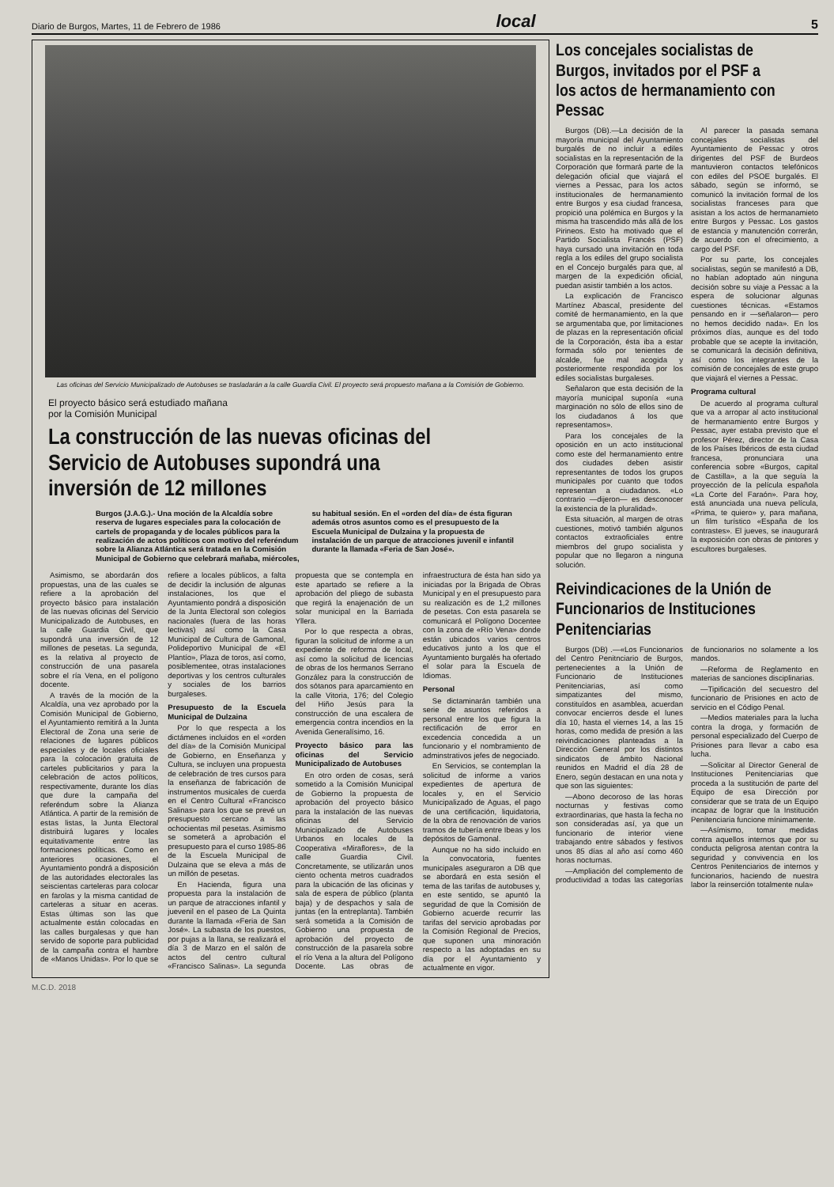Diario de Burgos, Martes, 11 de Febrero de 1986 local 5
Las oficinas del Servicio Municipalizado de Autobuses se trasladarán a la calle Guardia Civil. El proyecto será propuesto mañana a la Comisión de Gobierno.
El proyecto básico será estudiado mañana
por la Comisión Municipal
La construcción de las nuevas oficinas del Servicio de Autobuses supondrá una inversión de 12 millones
Burgos (J.A.G.).- Una moción de la Alcaldía sobre reserva de lugares especiales para la colocación de cartels de propaganda y de locales públicos para la realización de actos políticos con motivo del referéndum sobre la Alianza Atlántica será tratada en la Comisión Municipal de Gobierno que celebrará mañaba, miércoles, su habitual sesión. En el «orden del día» de ésta figuran además otros asuntos como es el presupuesto de la Escuela Municipal de Dulzaina y la propuesta de instalación de un parque de atracciones juvenil e infantil durante la llamada «Feria de San José».
Asimismo, se abordarán dos propuestas, una de las cuales se refiere a la aprobación del proyecto básico para instalación de las nuevas oficinas del Servicio Municipalizado de Autobuses, en la calle Guardia Civil, que supondrá una inversión de 12 millones de pesetas. La segunda, es la relativa al proyecto de construcción de una pasarela sobre el ría Vena, en el polígono docente.
A través de la moción de la Alcaldía, una vez aprobado por la Comisión Municipal de Gobierno, el Ayuntamiento remitirá a la Junta Electoral de Zona una serie de relaciones de lugares públicos especiales y de locales oficiales para la colocación gratuita de carteles publicitarios y para la celebración de actos políticos, respectivamente, durante los días que dure la campaña del referéndum sobre la Alianza Atlántica. A partir de la remisión de estas listas, la Junta Electoral distribuirá lugares y locales equitativamente entre las formaciones políticas. Como en anteriores ocasiones, el Ayuntamiento pondrá a disposición de las autoridades electorales las seiscientas carteleras para colocar en farolas y la misma cantidad de carteleras a situar en aceras. Estas últimas son las que actualmente están colocadas en las calles burgalesas y que han servido de soporte para publicidad de la campaña contra el hambre de «Manos Unidas». Por lo que se refiere a locales públicos, a falta de decidir la inclusión de algunas instalaciones, los que el Ayuntamiento pondrá a disposición de la Junta Electoral son colegios nacionales (fuera de las horas lectivas) así como la Casa Municipal de Cultura de Gamonal, Polideportivo Municipal de «El Plantío», Plaza de toros, así como, posiblementee, otras instalaciones deportivas y los centros culturales y sociales de los barrios burgaleses.
Presupuesto de la Escuela Municipal de Dulzaina
Por lo que respecta a los dictámenes incluidos en el «orden del día» de la Comisión Municipal de Gobierno, en Enseñanza y Cultura, se incluyen una propuesta de celebración de tres cursos para la enseñanza de fabricación de instrumentos musicales de cuerda en el Centro Cultural «Francisco Salinas» para los que se prevé un presupuesto cercano a las ochocientas mil pesetas. Asimismo se someterá a aprobación el presupuesto para el curso 1985-86 de la Escuela Municipal de Dulzaina que se eleva a más de un millón de pesetas.
En Hacienda, figura una propuesta para la instalación de un parque de atracciones infantil y juevenil en el paseo de La Quinta durante la llamada «Feria de San José». La subasta de los puestos, por pujas a la llana, se realizará el día 3 de Marzo en el salón de actos del centro cultural «Francisco Salinas». La segunda propuesta que se contempla en este apartado se refiere a la aprobación del pliego de subasta que regirá la enajenación de un solar municipal en la Barriada Yllera.
Por lo que respecta a obras, figuran la solicitud de informe a un expediente de reforma de local, así como la solicitud de licencias de obras de los hermanos Serrano González para la construcción de dos sótanos para aparcamiento en la calle Vitoria, 176; del Colegio del Hiño Jesús para la construcción de una escalera de emergencia contra incendios en la Avenida Generalísimo, 16.
Proyecto básico para las oficinas del Servicio Municipalizado de Autobuses
En otro orden de cosas, será sometido a la Comisión Municipal de Gobierno la propuesta de aprobación del proyecto básico para la instalación de las nuevas oficinas del Servicio Municipalizado de Autobuses Urbanos en locales de la Cooperativa «Miraflores», de la calle Guardia Civil. Concretamente, se utilizarán unos ciento ochenta metros cuadrados para la ubicación de las oficinas y sala de espera de público (planta baja) y de despachos y sala de juntas (en la entreplanta). También será sometida a la Comisión de Gobierno una propuesta de aprobación del proyecto de construcción de la pasarela sobre el río Vena a la altura del Polígono Docente. Las obras de infraestructura de ésta han sido ya iniciadas por la Brigada de Obras Municipal y en el presupuesto para su realización es de 1,2 millones de pesetas. Con esta pasarela se comunicará el Polígono Docentee con la zona de «Río Vena» donde están ubicados varios centros educativos junto a los que el Ayuntamiento burgalés ha ofertado el solar para la Escuela de Idiomas.
Personal
Se dictaminarán también una serie de asuntos referidos a personal entre los que figura la rectificación de error en excedencia concedida a un funcionario y el nombramiento de adminstrativos jefes de negociado.
En Servicios, se contemplan la solicitud de informe a varios expedientes de apertura de locales y, en el Servicio Municipalizado de Aguas, el pago de una certificación, liquidatoria, de la obra de renovación de varios tramos de tubería entre Ibeas y los depósitos de Gamonal.
Aunque no ha sido incluido en la convocatoria, fuentes municipales aseguraron a DB que se abordará en esta sesión el tema de las tarifas de autobuses y, en este sentido, se apuntó la seguridad de que la Comisión de Gobierno acuerde recurrir las tarifas del servicio aprobadas por la Comisión Regional de Precios, que suponen una minoración respecto a las adoptadas en su día por el Ayuntamiento y actualmente en vigor.
Los concejales socialistas de Burgos, invitados por el PSF a los actos de hermanamiento con Pessac
Burgos (DB).—La decisión de la mayoría municipal del Ayuntamiento burgalés de no incluir a ediles socialistas en la representación de la Corporación que formará parte de la delegación oficial que viajará el viernes a Pessac, para los actos institucionales de hermanamiento entre Burgos y esa ciudad francesa, propició una polémica en Burgos y la misma ha trascendido más allá de los Pirineos. Esto ha motivado que el Partido Socialista Francés (PSF) haya cursado una invitación en toda regla a los ediles del grupo socialista en el Concejo burgalés para que, al margen de la expedición oficial, puedan asistir también a los actos.
La explicación de Francisco Martínez Abascal, presidente del comité de hermanamiento, en la que se argumentaba que, por limitaciones de plazas en la representación oficial de la Corporación, ésta iba a estar formada sólo por tenientes de alcalde, fue mal acogida y posteriormente respondida por los ediles socialistas burgaleses.
Señalaron que esta decisión de la mayoría municipal suponía «una marginación no sólo de ellos sino de los ciudadanos á los que representamos».
Para los concejales de la oposición en un acto institucional como este del hermanamiento entre dos ciudades deben asistir representantes de todos los grupos municipales por cuanto que todos representan a ciudadanos. «Lo contrario —dijeron— es desconocer la existencia de la pluralidad».
Esta situación, al margen de otras cuestiones, motivó también algunos contactos extraoficiales entre miembros del grupo socialista y popular que no llegaron a ninguna solución.
Al parecer la pasada semana concejales socialistas del Ayuntamiento de Pessac y otros dirigentes del PSF de Burdeos mantuvieron contactos telefónicos con ediles del PSOE burgalés. El sábado, según se informó, se comunicó la invitación formal de los socialistas franceses para que asistan a los actos de hermanamieto entre Burgos y Pessac. Los gastos de estancia y manutención correrán, de acuerdo con el ofrecimiento, a cargo del PSF.
Por su parte, los concejales socialistas, según se manifestó a DB, no habían adoptado aún ninguna decisión sobre su viaje a Pessac a la espera de solucionar algunas cuestiones técnicas. «Estamos pensando en ir —señalaron— pero no hemos decidido nada». En los próximos días, aunque es del todo probable que se acepte la invitación, se comunicará la decisión definitiva, así como los integrantes de la comisión de concejales de este grupo que viajará el viernes a Pessac.
Programa cultural
De acuerdo al programa cultural que va a arropar al acto institucional de hermanamiento entre Burgos y Pessac, ayer estaba previsto que el profesor Pérez, director de la Casa de los Países Ibéricos de esta ciudad francesa, pronunciara una conferencia sobre «Burgos, capital de Castilla», a la que seguía la proyección de la película española «La Corte del Faraón». Para hoy, está anunciada una nueva película, «Prima, te quiero» y, para mañana, un film turístico «España de los contrastes». El jueves, se inaugurará la exposición con obras de pintores y escultores burgaleses.
Reivindicaciones de la Unión de Funcionarios de Instituciones Penitenciarias
Burgos (DB) .—«Los Funcionarios del Centro Penitnciario de Burgos, pertenecientes a la Unión de Funcionario de Instituciones Penitenciarias, así como simpatizantes del mismo, constituídos en asamblea, acuerdan convocar encierros desde el lunes día 10, hasta el viernes 14, a las 15 horas, como medida de presión a las reivindicaciones planteadas a la Dirección General por los distintos sindicatos de ámbito Nacional reunidos en Madrid el día 28 de Enero, según destacan en una nota y que son las siguientes:
—Abono decoroso de las horas nocturnas y festivas como extraordinarias, que hasta la fecha no son consideradas así, ya que un funcionario de interior viene trabajando entre sábados y festivos unos 85 días al año así como 460 horas nocturnas.
—Ampliación del complemento de productividad a todas las categorías de funcionarios no solamente a los mandos.
—Reforma de Reglamento en materias de sanciones disciplinarias.
—Tipificación del secuestro del funcionario de Prisiones en acto de servicio en el Código Penal.
—Medios materiales para la lucha contra la droga, y formación de personal especializado del Cuerpo de Prisiones para llevar a cabo esa lucha.
—Solicitar al Director General de Instituciones Penitenciarias que proceda a la sustitución de parte del Equipo de esa Dirección por considerar que se trata de un Equipo incapaz de lograr que la Institución Penitenciaria funcione mínimamente.
—Asímismo, tomar medidas contra aquellos internos que por su conducta peligrosa atentan contra la seguridad y convivencia en los Centros Penitenciarios de internos y funcionarios, haciendo de nuestra labor la reinserción totalmente nula»
M.C.D. 2018